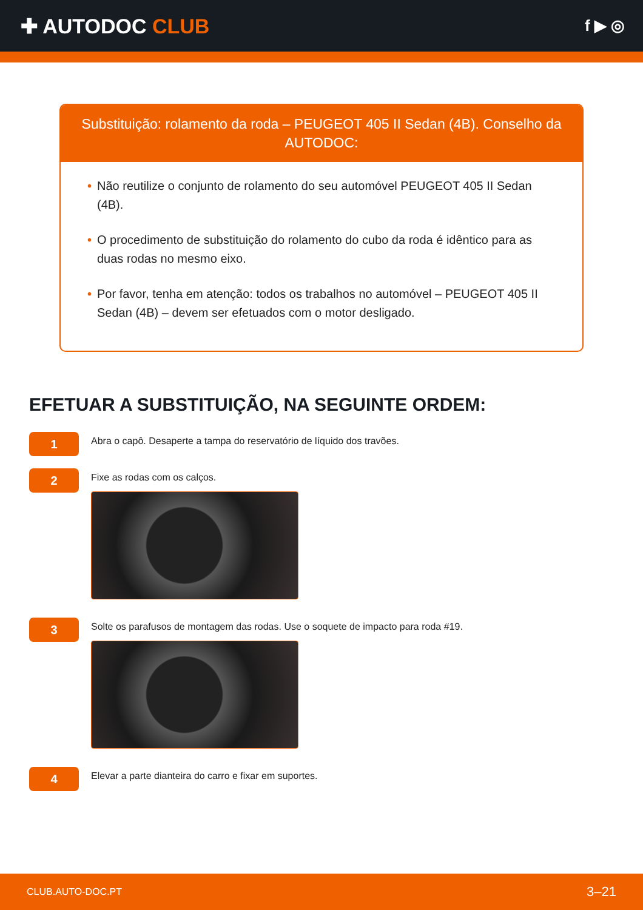✚ AUTODOC CLUB
f ▶ ◎
Substituição: rolamento da roda – PEUGEOT 405 II Sedan (4B). Conselho da AUTODOC:
• Não reutilize o conjunto de rolamento do seu automóvel PEUGEOT 405 II Sedan (4B).
• O procedimento de substituição do rolamento do cubo da roda é idêntico para as duas rodas no mesmo eixo.
• Por favor, tenha em atenção: todos os trabalhos no automóvel – PEUGEOT 405 II Sedan (4B) – devem ser efetuados com o motor desligado.
EFETUAR A SUBSTITUIÇÃO, NA SEGUINTE ORDEM:
1
Abra o capô. Desaperte a tampa do reservatório de líquido dos travões.
2
Fixe as rodas com os calços.
3
Solte os parafusos de montagem das rodas. Use o soquete de impacto para roda #19.
4
Elevar a parte dianteira do carro e fixar em suportes.
CLUB.AUTO-DOC.PT 3–21